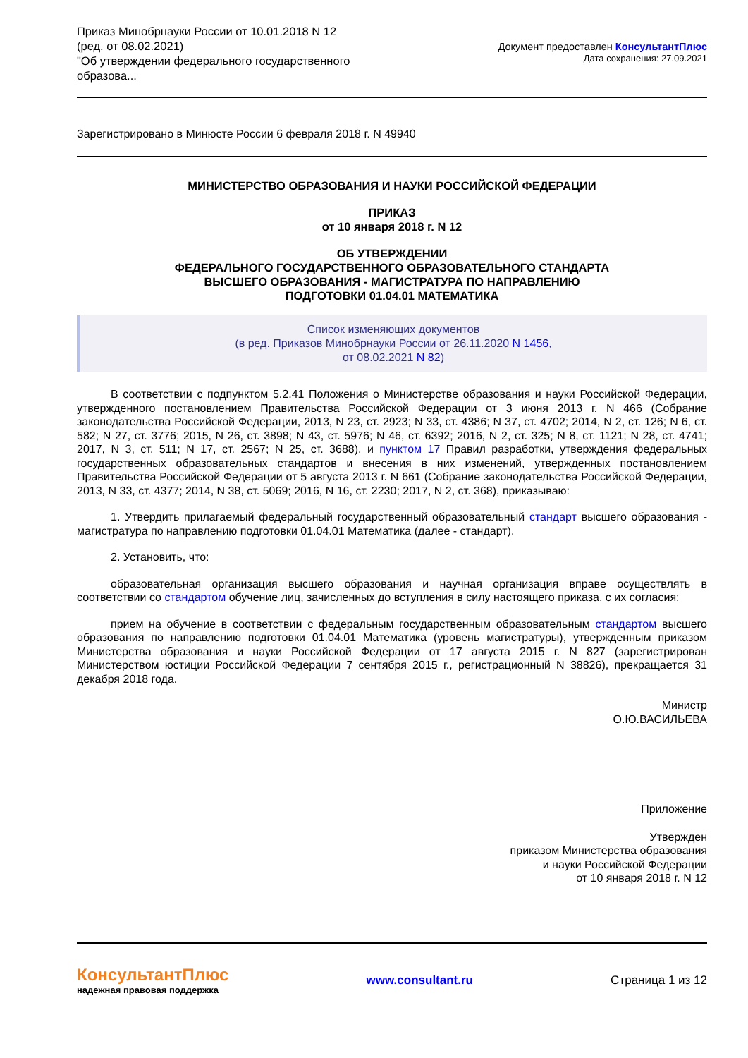Приказ Минобрнауки России от 10.01.2018 N 12
(ред. от 08.02.2021)
"Об утверждении федерального государственного образова...
Документ предоставлен КонсультантПлюс
Дата сохранения: 27.09.2021
Зарегистрировано в Минюсте России 6 февраля 2018 г. N 49940
МИНИСТЕРСТВО ОБРАЗОВАНИЯ И НАУКИ РОССИЙСКОЙ ФЕДЕРАЦИИ
ПРИКАЗ
от 10 января 2018 г. N 12
ОБ УТВЕРЖДЕНИИ
ФЕДЕРАЛЬНОГО ГОСУДАРСТВЕННОГО ОБРАЗОВАТЕЛЬНОГО СТАНДАРТА
ВЫСШЕГО ОБРАЗОВАНИЯ - МАГИСТРАТУРА ПО НАПРАВЛЕНИЮ
ПОДГОТОВКИ 01.04.01 МАТЕМАТИКА
Список изменяющих документов
(в ред. Приказов Минобрнауки России от 26.11.2020 N 1456,
от 08.02.2021 N 82)
В соответствии с подпунктом 5.2.41 Положения о Министерстве образования и науки Российской Федерации, утвержденного постановлением Правительства Российской Федерации от 3 июня 2013 г. N 466 (Собрание законодательства Российской Федерации, 2013, N 23, ст. 2923; N 33, ст. 4386; N 37, ст. 4702; 2014, N 2, ст. 126; N 6, ст. 582; N 27, ст. 3776; 2015, N 26, ст. 3898; N 43, ст. 5976; N 46, ст. 6392; 2016, N 2, ст. 325; N 8, ст. 1121; N 28, ст. 4741; 2017, N 3, ст. 511; N 17, ст. 2567; N 25, ст. 3688), и пунктом 17 Правил разработки, утверждения федеральных государственных образовательных стандартов и внесения в них изменений, утвержденных постановлением Правительства Российской Федерации от 5 августа 2013 г. N 661 (Собрание законодательства Российской Федерации, 2013, N 33, ст. 4377; 2014, N 38, ст. 5069; 2016, N 16, ст. 2230; 2017, N 2, ст. 368), приказываю:
1. Утвердить прилагаемый федеральный государственный образовательный стандарт высшего образования - магистратура по направлению подготовки 01.04.01 Математика (далее - стандарт).
2. Установить, что:
образовательная организация высшего образования и научная организация вправе осуществлять в соответствии со стандартом обучение лиц, зачисленных до вступления в силу настоящего приказа, с их согласия;
прием на обучение в соответствии с федеральным государственным образовательным стандартом высшего образования по направлению подготовки 01.04.01 Математика (уровень магистратуры), утвержденным приказом Министерства образования и науки Российской Федерации от 17 августа 2015 г. N 827 (зарегистрирован Министерством юстиции Российской Федерации 7 сентября 2015 г., регистрационный N 38826), прекращается 31 декабря 2018 года.
Министр
О.Ю.ВАСИЛЬЕВА
Приложение
Утвержден
приказом Министерства образования
и науки Российской Федерации
от 10 января 2018 г. N 12
КонсультантПлюс
надежная правовая поддержка
www.consultant.ru Страница 1 из 12